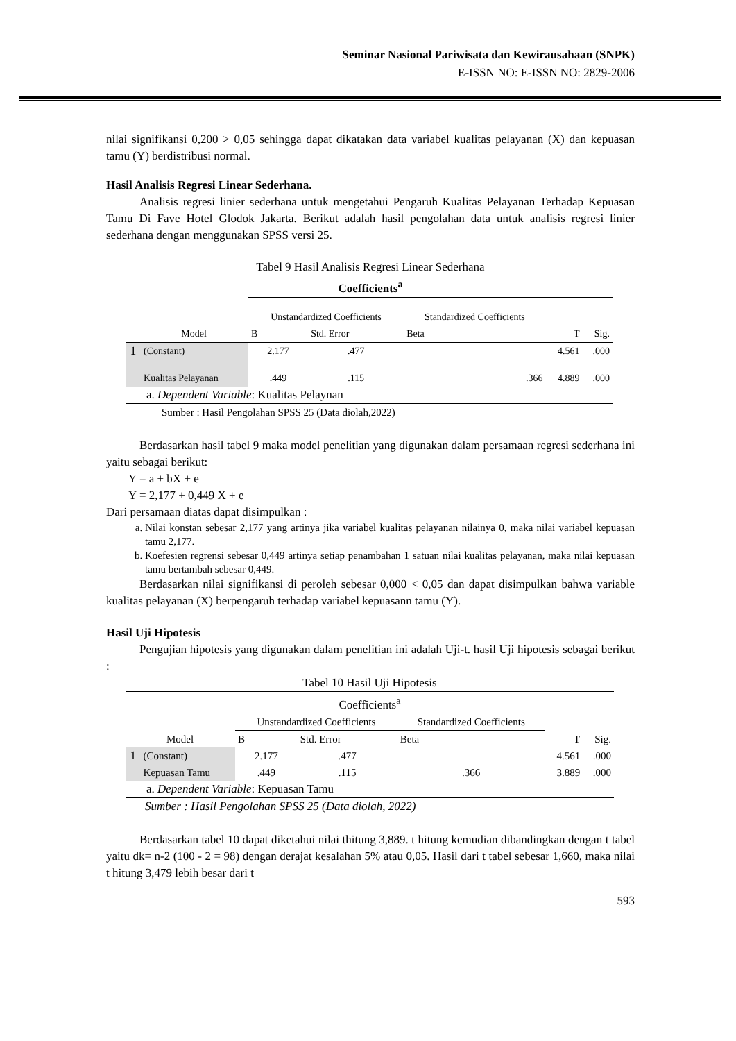Seminar Nasional Pariwisata dan Kewirausahaan (SNPK)
E-ISSN NO: E-ISSN NO: 2829-2006
nilai signifikansi 0,200 > 0,05 sehingga dapat dikatakan data variabel kualitas pelayanan (X) dan kepuasan tamu (Y) berdistribusi normal.
Hasil Analisis Regresi Linear Sederhana.
Analisis regresi linier sederhana untuk mengetahui Pengaruh Kualitas Pelayanan Terhadap Kepuasan Tamu Di Fave Hotel Glodok Jakarta. Berikut adalah hasil pengolahan data untuk analisis regresi linier sederhana dengan menggunakan SPSS versi 25.
Tabel 9 Hasil Analisis Regresi Linear Sederhana
Coefficients<sup>a</sup>
| | | Unstandardized Coefficients | | Standardized Coefficients | | |
| Model | | B | Std. Error | Beta | T | Sig. |
| 1 | (Constant) | 2.177 | .477 | | 4.561 | .000 |
| | Kualitas Pelayanan | .449 | .115 | .366 | 4.889 | .000 |
| a. Dependent Variable : Kualitas Pelaynan | | | | | | |
Sumber : Hasil Pengolahan SPSS 25 (Data diolah,2022)
Berdasarkan hasil tabel 9 maka model penelitian yang digunakan dalam persamaan regresi sederhana ini yaitu sebagai berikut:
Y = a + bX + e
Y = 2,177 + 0,449 X + e
Dari persamaan diatas dapat disimpulkan :
a. Nilai konstan sebesar 2,177 yang artinya jika variabel kualitas pelayanan nilainya 0, maka nilai variabel kepuasan tamu 2,177.
b. Koefesien regrensi sebesar 0,449 artinya setiap penambahan 1 satuan nilai kualitas pelayanan, maka nilai kepuasan tamu bertambah sebesar 0,449.
Berdasarkan nilai signifikansi di peroleh sebesar 0,000 < 0,05 dan dapat disimpulkan bahwa variable kualitas pelayanan (X) berpengaruh terhadap variabel kepuasann tamu (Y).
Hasil Uji Hipotesis
Pengujian hipotesis yang digunakan dalam penelitian ini adalah Uji-t. hasil Uji hipotesis sebagai berikut :
| Tabel 10 Hasil Uji Hipotesis | | | | | | |
| Coefficients<sup>a</sup> | | | | | | |
| | | Unstandardized Coefficients | | Standardized Coefficients | | |
| Model | | B | Std. Error | Beta | T | Sig. |
| 1 | (Constant) | 2.177 | .477 | | 4.561 | .000 |
| | Kepuasan Tamu | .449 | .115 | .366 | 3.889 | .000 |
| a. Dependent Variable : Kepuasan Tamu | | | | | | |
Sumber : Hasil Pengolahan SPSS 25 (Data diolah, 2022)
Berdasarkan tabel 10 dapat diketahui nilai thitung 3,889. t hitung kemudian dibandingkan dengan t tabel yaitu dk= n-2 (100 - 2 = 98) dengan derajat kesalahan 5% atau 0,05. Hasil dari t tabel sebesar 1,660, maka nilai t hitung 3,479 lebih besar dari t
593